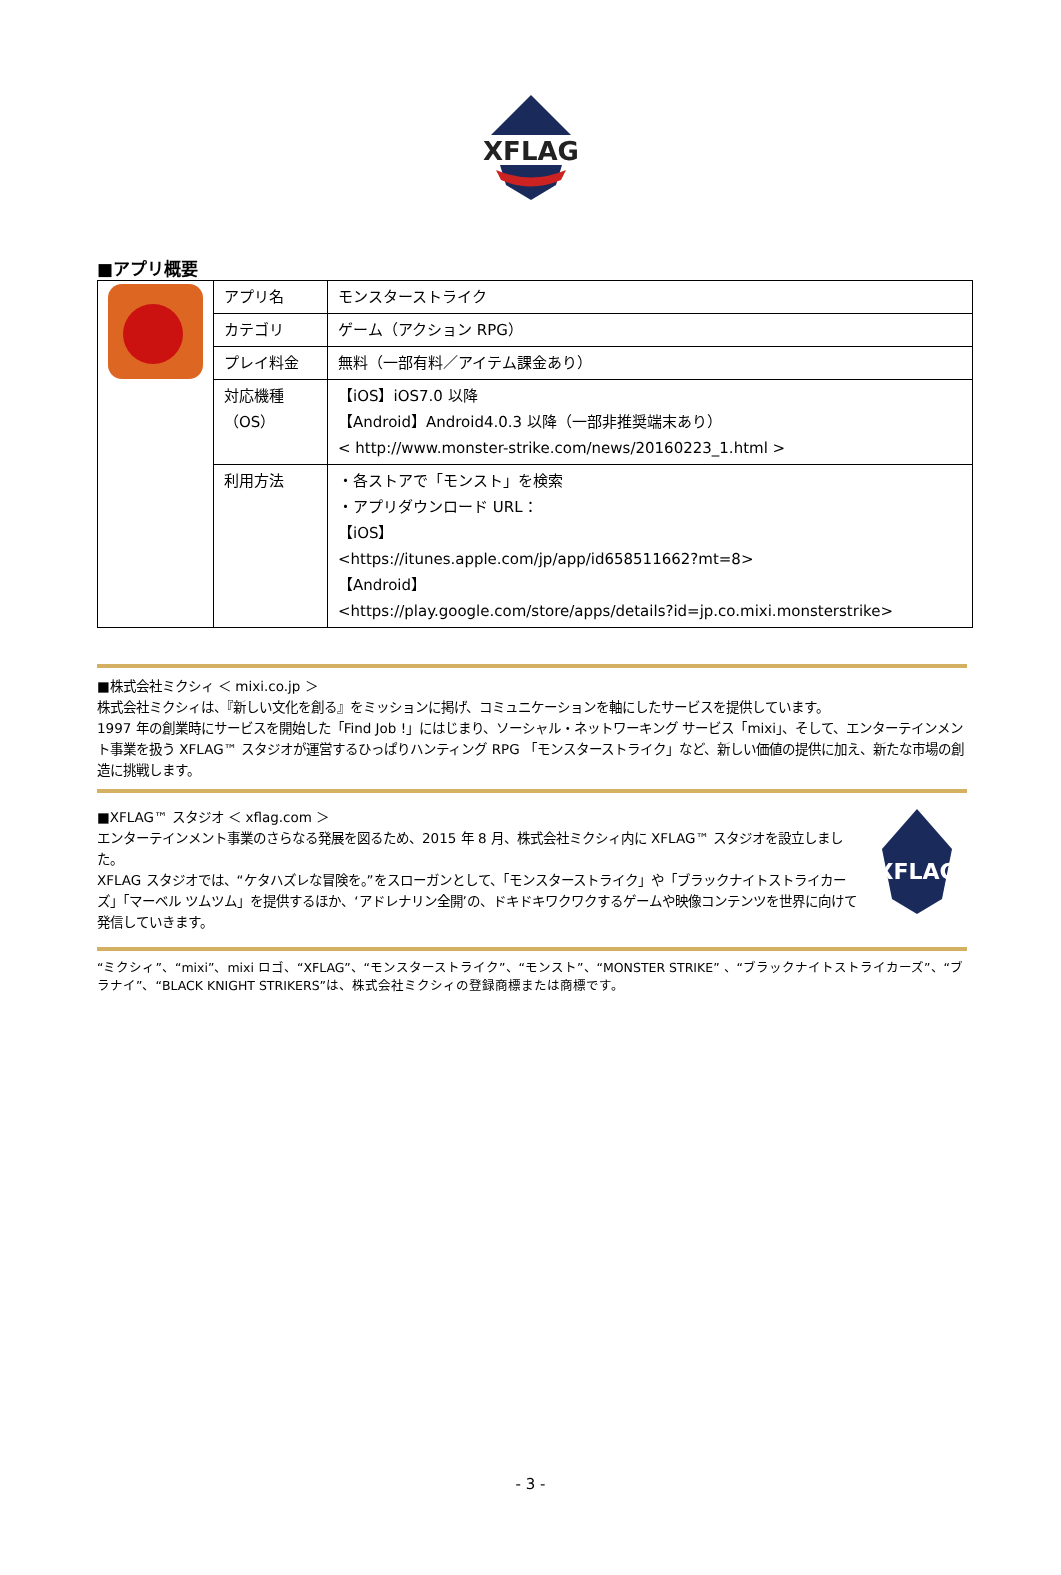XFLAG
■アプリ概要
| | アプリ名 | モンスターストライク |
| | カテゴリ | ゲーム（アクション RPG） |
| | プレイ料金 | 無料（一部有料／アイテム課金あり） |
| | 対応機種 （OS） | 【iOS】iOS7.0 以降 【Android】Android4.0.3 以降（一部非推奨端末あり） < http://www.monster-strike.com/news/20160223_1.html > |
| | 利用方法 | ・各ストアで「モンスト」を検索 ・アプリダウンロード URL： 【iOS】 <https://itunes.apple.com/jp/app/id658511662?mt=8> 【Android】 <https://play.google.com/store/apps/details?id=jp.co.mixi.monsterstrike> |
■株式会社ミクシィ ＜ mixi.co.jp ＞
株式会社ミクシィは、『新しい文化を創る』をミッションに掲げ、コミュニケーションを軸にしたサービスを提供しています。
1997 年の創業時にサービスを開始した「Find Job !」にはじまり、ソーシャル・ネットワーキング サービス「mixi」、そして、エンターテインメント事業を扱う XFLAG™ スタジオが運営するひっぱりハンティング RPG 「モンスターストライク」など、新しい価値の提供に加え、新たな市場の創造に挑戦します。
■XFLAG™ スタジオ ＜ xflag.com ＞
エンターテインメント事業のさらなる発展を図るため、2015 年 8 月、株式会社ミクシィ内に XFLAG™ スタジオを設立しました。
XFLAG スタジオでは、“ケタハズレな冒険を。”をスローガンとして、「モンスターストライク」や「ブラックナイトストライカーズ」「マーベル ツムツム」を提供するほか、‘アドレナリン全開’の、ドキドキワクワクするゲームや映像コンテンツを世界に向けて発信していきます。
XFLAG
“ミクシィ”、“mixi”、mixi ロゴ、“XFLAG”、“モンスターストライク”、“モンスト”、“MONSTER STRIKE” 、“ブラックナイトストライカーズ”、“ブラナイ”、“BLACK KNIGHT STRIKERS”は、株式会社ミクシィの登録商標または商標です。
- 3 -